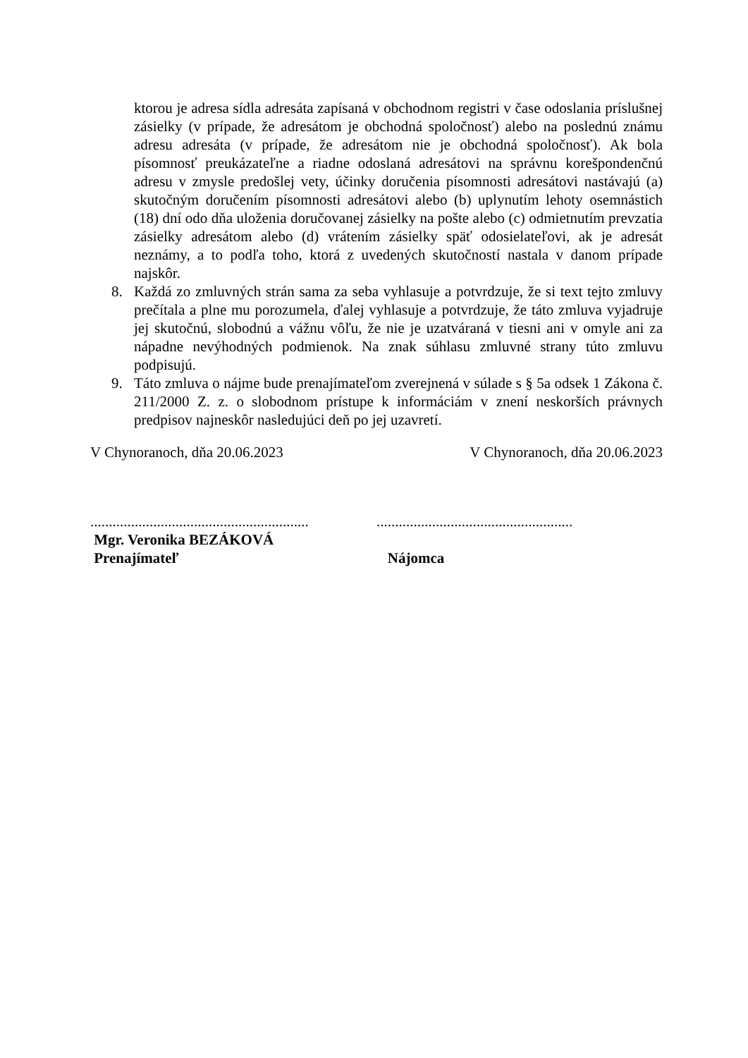ktorou je adresa sídla adresáta zapísaná v obchodnom registri v čase odoslania príslušnej zásielky (v prípade, že adresátom je obchodná spoločnosť) alebo na poslednú známu adresu adresáta (v prípade, že adresátom nie je obchodná spoločnosť). Ak bola písomnosť preukázateľne a riadne odoslaná adresátovi na správnu korešpondenčnú adresu v zmysle predošlej vety, účinky doručenia písomnosti adresátovi nastávajú (a) skutočným doručením písomnosti adresátovi alebo (b) uplynutím lehoty osemnástich (18) dní odo dňa uloženia doručovanej zásielky na pošte alebo (c) odmietnutím prevzatia zásielky adresátom alebo (d) vrátením zásielky späť odosielateľovi, ak je adresát neznámy, a to podľa toho, ktorá z uvedených skutočností nastala v danom prípade najskôr.
8. Každá zo zmluvných strán sama za seba vyhlasuje a potvrdzuje, že si text tejto zmluvy prečítala a plne mu porozumela, ďalej vyhlasuje a potvrdzuje, že táto zmluva vyjadruje jej skutočnú, slobodnú a vážnu vôľu, že nie je uzatváraná v tiesni ani v omyle ani za nápadne nevýhodných podmienok. Na znak súhlasu zmluvné strany túto zmluvu podpisujú.
9. Táto zmluva o nájme bude prenajímateľom zverejnená v súlade s § 5a odsek 1 Zákona č. 211/2000 Z. z. o slobodnom prístupe k informáciám v znení neskorších právnych predpisov najneskôr nasledujúci deň po jej uzavretí.
V Chynoranoch, dňa 20.06.2023 V Chynoranoch, dňa 20.06.2023
...........................................................
Mgr. Veronika BEZÁKOVÁ
Prenajímateľ
.....................................................
Nájomca